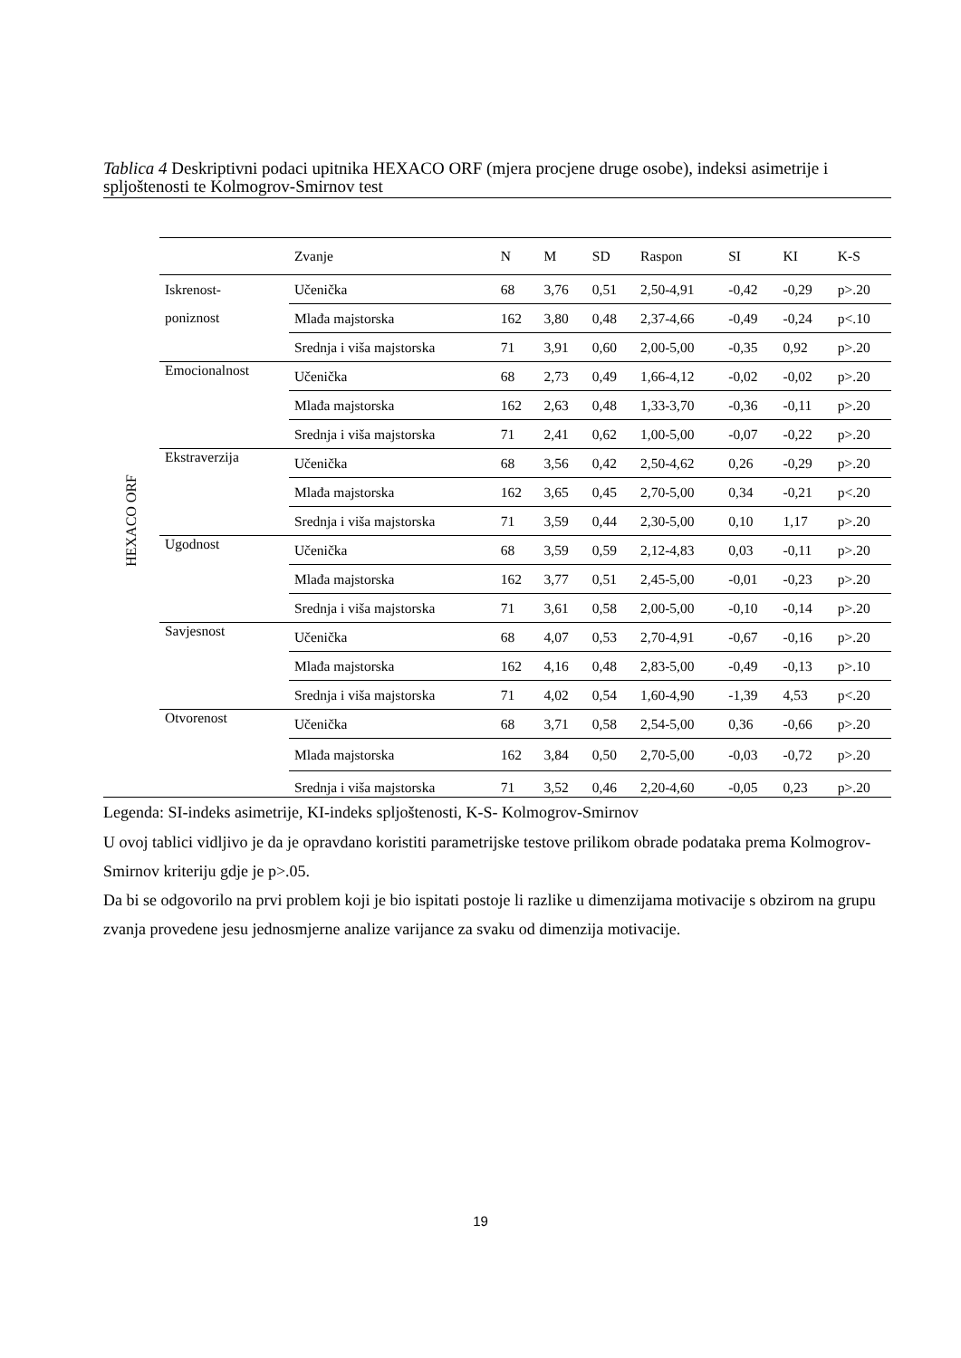Tablica 4 Deskriptivni podaci upitnika HEXACO ORF (mjera procjene druge osobe), indeksi asimetrije i spljoštenosti te Kolmogrov-Smirnov test
HEXACO ORF
| | Zvanje | N | M | SD | Raspon | SI | KI | K-S |
| --- | --- | --- | --- | --- | --- | --- | --- | --- |
| Iskrenost- poniznost | Učenička | 68 | 3,76 | 0,51 | 2,50-4,91 | -0,42 | -0,29 | p>.20 |
| | Mlađa majstorska | 162 | 3,80 | 0,48 | 2,37-4,66 | -0,49 | -0,24 | p<.10 |
| | Srednja i viša majstorska | 71 | 3,91 | 0,60 | 2,00-5,00 | -0,35 | 0,92 | p>.20 |
| Emocionalnost | Učenička | 68 | 2,73 | 0,49 | 1,66-4,12 | -0,02 | -0,02 | p>.20 |
| | Mlađa majstorska | 162 | 2,63 | 0,48 | 1,33-3,70 | -0,36 | -0,11 | p>.20 |
| | Srednja i viša majstorska | 71 | 2,41 | 0,62 | 1,00-5,00 | -0,07 | -0,22 | p>.20 |
| Ekstraverzija | Učenička | 68 | 3,56 | 0,42 | 2,50-4,62 | 0,26 | -0,29 | p>.20 |
| | Mlađa majstorska | 162 | 3,65 | 0,45 | 2,70-5,00 | 0,34 | -0,21 | p<.20 |
| | Srednja i viša majstorska | 71 | 3,59 | 0,44 | 2,30-5,00 | 0,10 | 1,17 | p>.20 |
| Ugodnost | Učenička | 68 | 3,59 | 0,59 | 2,12-4,83 | 0,03 | -0,11 | p>.20 |
| | Mlađa majstorska | 162 | 3,77 | 0,51 | 2,45-5,00 | -0,01 | -0,23 | p>.20 |
| | Srednja i viša majstorska | 71 | 3,61 | 0,58 | 2,00-5,00 | -0,10 | -0,14 | p>.20 |
| Savjesnost | Učenička | 68 | 4,07 | 0,53 | 2,70-4,91 | -0,67 | -0,16 | p>.20 |
| | Mlađa majstorska | 162 | 4,16 | 0,48 | 2,83-5,00 | -0,49 | -0,13 | p>.10 |
| | Srednja i viša majstorska | 71 | 4,02 | 0,54 | 1,60-4,90 | -1,39 | 4,53 | p<.20 |
| Otvorenost | Učenička | 68 | 3,71 | 0,58 | 2,54-5,00 | 0,36 | -0,66 | p>.20 |
| | Mlađa majstorska | 162 | 3,84 | 0,50 | 2,70-5,00 | -0,03 | -0,72 | p>.20 |
| | Srednja i viša majstorska | 71 | 3,52 | 0,46 | 2,20-4,60 | -0,05 | 0,23 | p>.20 |
Legenda: SI-indeks asimetrije, KI-indeks spljoštenosti, K-S- Kolmogrov-Smirnov
U ovoj tablici vidljivo je da je opravdano koristiti parametrijske testove prilikom obrade podataka prema Kolmogrov-Smirnov kriteriju gdje je p>.05.
Da bi se odgovorilo na prvi problem koji je bio ispitati postoje li razlike u dimenzijama motivacije s obzirom na grupu zvanja provedene jesu jednosmjerne analize varijance za svaku od dimenzija motivacije.
19